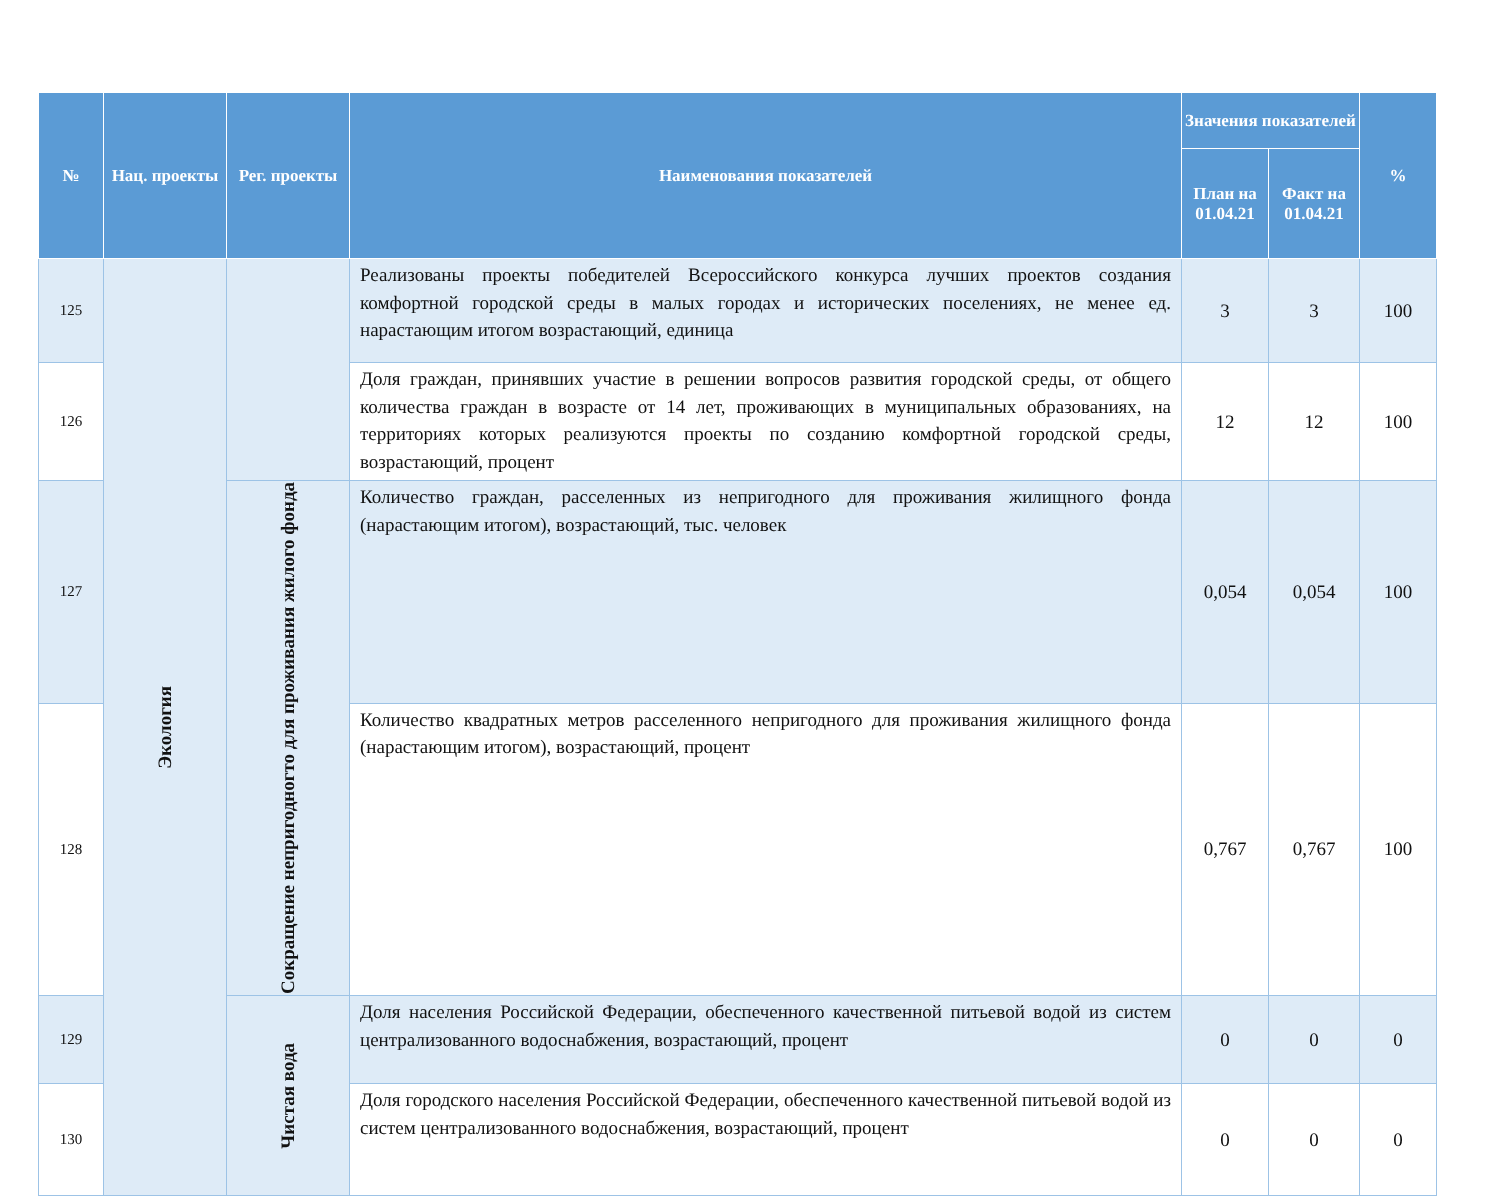| № | Нац. проекты | Рег. проекты | Наименования показателей | Значения показателей | | % |
| --- | --- | --- | --- | --- | --- | --- |
| | | | | План на 01.04.21 | Факт на 01.04.21 | |
| 125 | Экология | | Реализованы проекты победителей Всероссийского конкурса лучших проектов создания комфортной городской среды в малых городах и исторических поселениях, не менее ед. нарастающим итогом возрастающий, единица | 3 | 3 | 100 |
| 126 | | | Доля граждан, принявших участие в решении вопросов развития городской среды, от общего количества граждан в возрасте от 14 лет, проживающих в муниципальных образованиях, на территориях которых реализуются проекты по созданию комфортной городской среды, возрастающий, процент | 12 | 12 | 100 |
| 127 | | Сокращение непригодногто для проживания жилого фонда | Количество граждан, расселенных из непригодного для проживания жилищного фонда (нарастающим итогом), возрастающий, тыс. человек | 0,054 | 0,054 | 100 |
| 128 | | | Количество квадратных метров расселенного непригодного для проживания жилищного фонда (нарастающим итогом), возрастающий, процент | 0,767 | 0,767 | 100 |
| 129 | | Чистая вода | Доля населения Российской Федерации, обеспеченного качественной питьевой водой из систем централизованного водоснабжения, возрастающий, процент | 0 | 0 | 0 |
| 130 | | | Доля городского населения Российской Федерации, обеспеченного качественной питьевой водой из систем централизованного водоснабжения, возрастающий, процент | 0 | 0 | 0 |